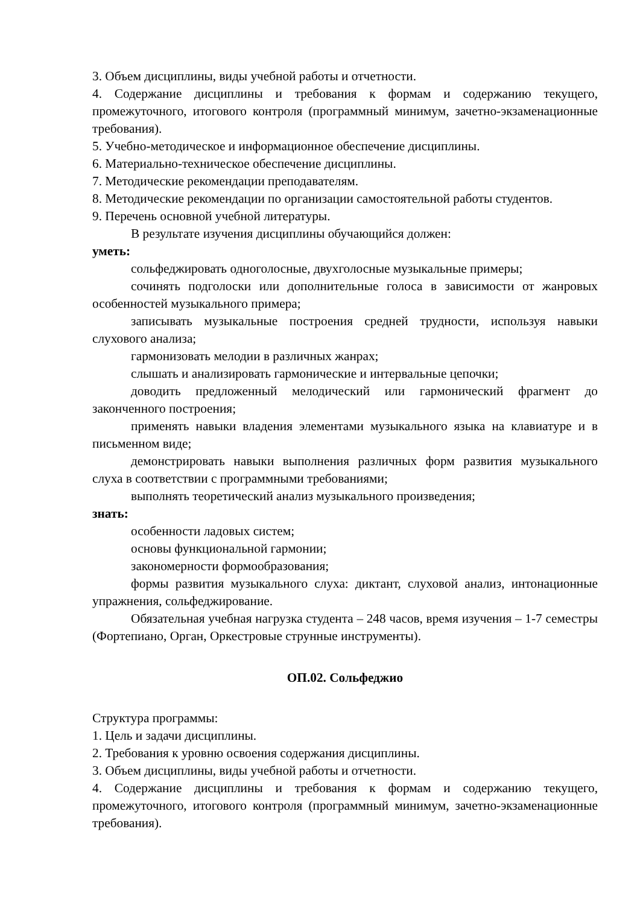3. Объем дисциплины, виды учебной работы и отчетности.
4. Содержание дисциплины и требования к формам и содержанию текущего, промежуточного, итогового контроля (программный минимум, зачетно-экзаменационные требования).
5. Учебно-методическое и информационное обеспечение дисциплины.
6. Материально-техническое обеспечение дисциплины.
7. Методические рекомендации преподавателям.
8. Методические рекомендации по организации самостоятельной работы студентов.
9. Перечень основной учебной литературы.
В результате изучения дисциплины обучающийся должен:
уметь:
сольфеджировать одноголосные, двухголосные музыкальные примеры;
сочинять подголоски или дополнительные голоса в зависимости от жанровых особенностей музыкального примера;
записывать музыкальные построения средней трудности, используя навыки слухового анализа;
гармонизовать мелодии в различных жанрах;
слышать и анализировать гармонические и интервальные цепочки;
доводить предложенный мелодический или гармонический фрагмент до законченного построения;
применять навыки владения элементами музыкального языка на клавиатуре и в письменном виде;
демонстрировать навыки выполнения различных форм развития музыкального слуха в соответствии с программными требованиями;
выполнять теоретический анализ музыкального произведения;
знать:
особенности ладовых систем;
основы функциональной гармонии;
закономерности формообразования;
формы развития музыкального слуха: диктант, слуховой анализ, интонационные упражнения, сольфеджирование.
Обязательная учебная нагрузка студента – 248 часов, время изучения – 1-7 семестры (Фортепиано, Орган, Оркестровые струнные инструменты).
ОП.02. Сольфеджио
Структура программы:
1. Цель и задачи дисциплины.
2. Требования к уровню освоения содержания дисциплины.
3. Объем дисциплины, виды учебной работы и отчетности.
4. Содержание дисциплины и требования к формам и содержанию текущего, промежуточного, итогового контроля (программный минимум, зачетно-экзаменационные требования).